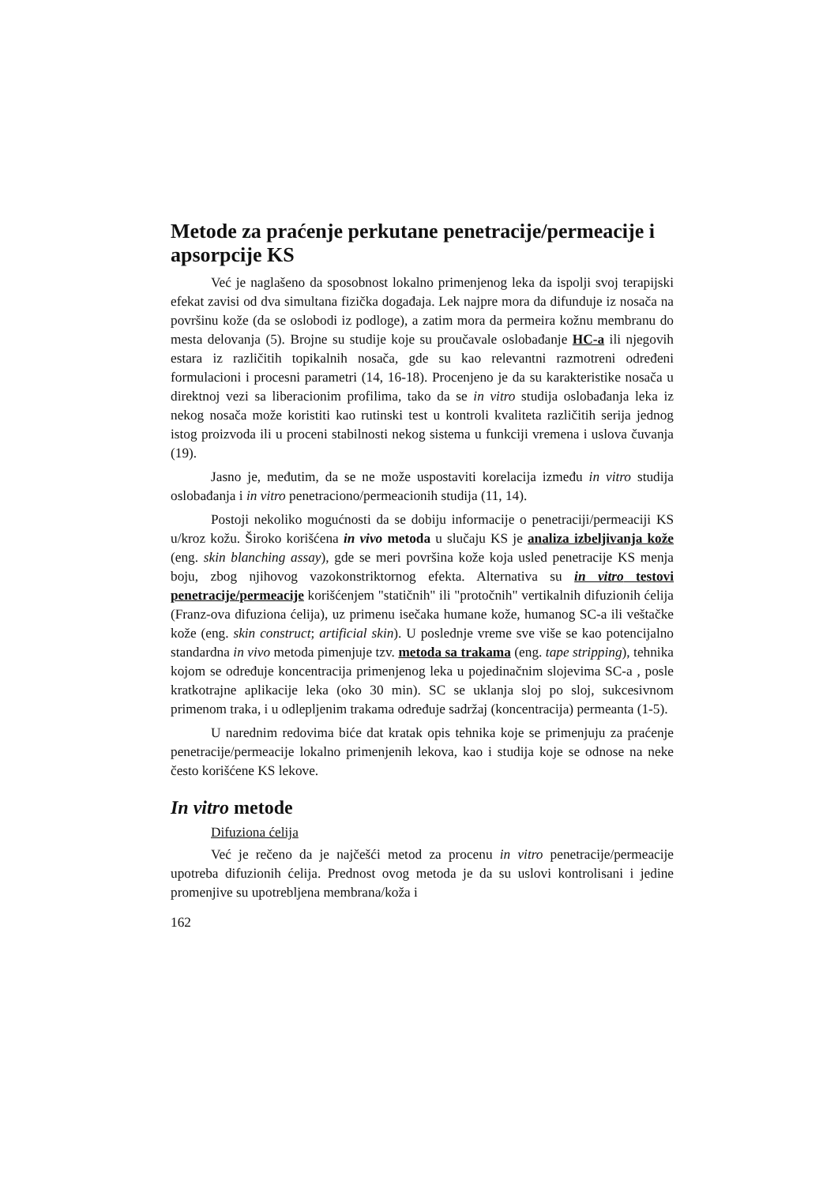Metode za praćenje perkutane penetracije/permeacije i apsorpcije KS
Već je naglašeno da sposobnost lokalno primenjenog leka da ispolji svoj terapijski efekat zavisi od dva simultana fizička događaja. Lek najpre mora da difunduje iz nosača na površinu kože (da se oslobodi iz podloge), a zatim mora da permeira kožnu membranu do mesta delovanja (5). Brojne su studije koje su proučavale oslobađanje HC-a ili njegovih estara iz različitih topikalnih nosača, gde su kao relevantni razmotreni određeni formulacioni i procesni parametri (14, 16-18). Procenjeno je da su karakteristike nosača u direktnoj vezi sa liberacionim profilima, tako da se in vitro studija oslobađanja leka iz nekog nosača može koristiti kao rutinski test u kontroli kvaliteta različitih serija jednog istog proizvoda ili u proceni stabilnosti nekog sistema u funkciji vremena i uslova čuvanja (19).
Jasno je, međutim, da se ne može uspostaviti korelacija između in vitro studija oslobađanja i in vitro penetraciono/permeacionih studija (11, 14).
Postoji nekoliko mogućnosti da se dobiju informacije o penetraciji/permeaciji KS u/kroz kožu. Široko korišćena in vivo metoda u slučaju KS je analiza izbeljivanja kože (eng. skin blanching assay), gde se meri površina kože koja usled penetracije KS menja boju, zbog njihovog vazokonstriktornog efekta. Alternativa su in vitro testovi penetracije/permeacije korišćenjem "statičnih" ili "protočnih" vertikalnih difuzionih ćelija (Franz-ova difuziona ćelija), uz primenu isečaka humane kože, humanog SC-a ili veštačke kože (eng. skin construct; artificial skin). U poslednje vreme sve više se kao potencijalno standardna in vivo metoda pimenjuje tzv. metoda sa trakama (eng. tape stripping), tehnika kojom se određuje koncentracija primenjenog leka u pojedinačnim slojevima SC-a , posle kratkotrajne aplikacije leka (oko 30 min). SC se uklanja sloj po sloj, sukcesivnom primenom traka, i u odlepljenim trakama određuje sadržaj (koncentracija) permeanta (1-5).
U narednim redovima biće dat kratak opis tehnika koje se primenjuju za praćenje penetracije/permeacije lokalno primenjenih lekova, kao i studija koje se odnose na neke često korišćene KS lekove.
In vitro metode
Difuziona ćelija
Već je rečeno da je najčešći metod za procenu in vitro penetracije/permeacije upotreba difuzionih ćelija. Prednost ovog metoda je da su uslovi kontrolisani i jedine promenjive su upotrebljena membrana/koža i
162